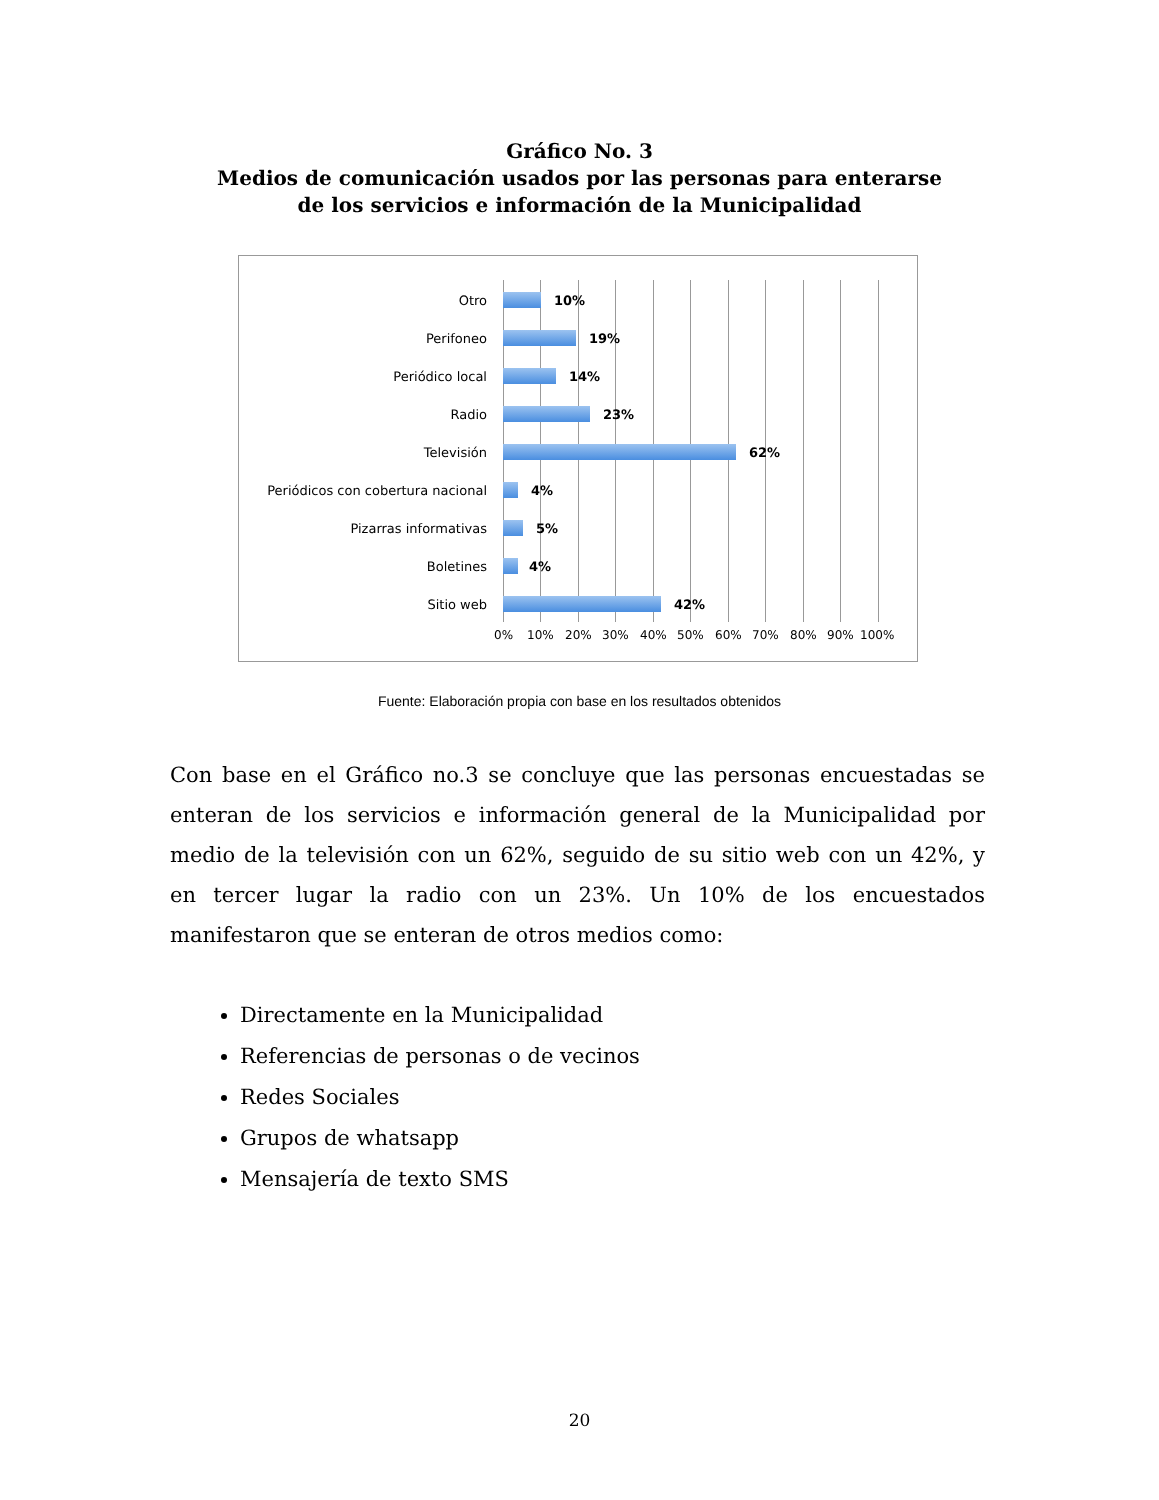Gráfico No. 3
Medios de comunicación usados por las personas para enterarse
de los servicios e información de la Municipalidad
Otro 10%
Perifoneo 19%
Periódico local 14%
Radio 23%
Televisión 62%
Periódicos con cobertura nacional 4%
Pizarras informativas 5%
Boletines 4%
Sitio web 42%
0% 10% 20% 30% 40% 50% 60% 70% 80% 90% 100%
Fuente: Elaboración propia con base en los resultados obtenidos
Con base en el Gráfico no.3 se concluye que las personas encuestadas se enteran de los servicios e información general de la Municipalidad por medio de la televisión con un 62%, seguido de su sitio web con un 42%, y en tercer lugar la radio con un 23%. Un 10% de los encuestados manifestaron que se enteran de otros medios como:
Directamente en la Municipalidad
Referencias de personas o de vecinos
Redes Sociales
Grupos de whatsapp
Mensajería de texto SMS
20